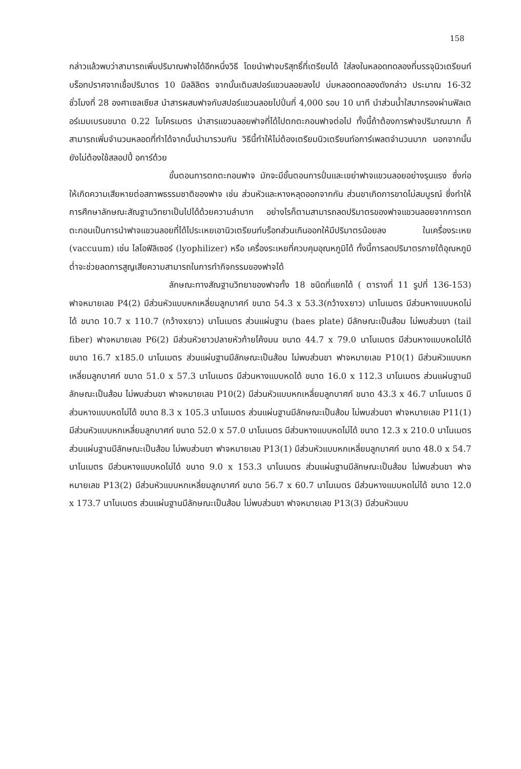158
กล่าวแล้วพบว่าสามารถเพิ่มปริมาณฟาจได้อีกหนึ่งวิธี โดยนำฟาจบริสุทธิ์ที่เตรียมได้ ใส่ลงในหลอดทดลองที่บรรจุนิวเตรียนท์บร็อทปราศจากเชื้อปริมาตร 10 มิลลิลิตร จากนั้นเติมสปอร์แขวนลอยลงไป บ่มหลอดทดลองดังกล่าว ประมาณ 16-32 ชั่วโมงที่ 28 องศาเซลเซียส นำสารผสมฟาจกับสปอร์แขวนลอยไปปั่นที่ 4,000 รอบ 10 นาที นำส่วนน้ำใสมากรองผ่านฟิลเตอร์เมมเบรนขนาด 0.22 ไมโครเมตร นำสารแขวนลอยฟาจที่ได้ไปตกตะกอนฟาจต่อไป ทั้งนี้ถ้าต้องการฟาจปริมาณมาก ก็สามารถเพิ่มจำนวนหลอดที่ทำได้จากนั้นนำมารวมกัน วิธีนี้ทำให้ไม่ต้องเตรียมนิวเตรียนท์อการ์เพลตจำนวนมาก นอกจากนั้นยังไม่ต้องใช้สลอปปี้ อการ์ด้วย
ขั้นตอนการตกตะกอนฟาจ มักจะมีขั้นตอนการปั่นและเขย่าฟาจแขวนลอยอย่างรุนแรง ซึ่งก่อให้เกิดความเสียหายต่อสภาพธรรมชาติของฟาจ เช่น ส่วนหัวและหางหลุดออกจากกัน ส่วนขาเกิดการขาดไม่สมบูรณ์ ซึ่งทำให้การศึกษาลักษณะสัณฐานวิทยาเป็นไปได้ด้วยความลำบาก อย่างไรก็ตามสามารถลดปริมาตรของฟาจแขวนลอยจากการตกตะกอนเป็นการนำฟาจแขวนลอยที่ได้ไประเหยเอานิวเตรียนท์บร็อทส่วนเกินออกให้มีปริมาตรน้อยลง ในเครื่องระเหย (vaccuum) เช่น ไลโอฟิลิเซอร์ (lyophilizer) หรือ เครื่องระเหยที่ควบคุมอุณหภูมิได้ ทั้งนี้การลดปริมาตรภายใต้อุณหภูมิต่ำจะช่วยลดการสูญเสียความสามารถในการทำกิจกรรมของฟาจได้
ลักษณะทางสัณฐานวิทยาของฟาจทั้ง 18 ชนิดที่แยกได้ ( ตารางที่ 11 รูปที่ 136-153) ฟาจหมายเลข P4(2) มีส่วนหัวแบบหกเหลี่ยมลูกบาศก์ ขนาด 54.3 x 53.3(กว้างxยาว) นาโนเมตร มีส่วนหางแบบหดไม่ได้ ขนาด 10.7 x 110.7 (กว้างxยาว) นาโนเมตร ส่วนแผ่นฐาน (baes plate) มีลักษณะเป็นส้อม ไม่พบส่วนขา (tail fiber) ฟาจหมายเลข P6(2) มีส่วนหัวยาวปลายหัวท้ายโค้งมน ขนาด 44.7 x 79.0 นาโนเมตร มีส่วนหางแบบหดไม่ได้ ขนาด 16.7 x185.0 นาโนเมตร ส่วนแผ่นฐานมีลักษณะเป็นส้อม ไม่พบส่วนขา ฟาจหมายเลข P10(1) มีส่วนหัวแบบหกเหลี่ยมลูกบาศก์ ขนาด 51.0 x 57.3 นาโนเมตร มีส่วนหางแบบหดได้ ขนาด 16.0 x 112.3 นาโนเมตร ส่วนแผ่นฐานมีลักษณะเป็นส้อม ไม่พบส่วนขา ฟาจหมายเลข P10(2) มีส่วนหัวแบบหกเหลี่ยมลูกบาศก์ ขนาด 43.3 x 46.7 นาโนเมตร มีส่วนหางแบบหดไม่ได้ ขนาด 8.3 x 105.3 นาโนเมตร ส่วนแผ่นฐานมีลักษณะเป็นส้อม ไม่พบส่วนขา ฟาจหมายเลข P11(1) มีส่วนหัวแบบหกเหลี่ยมลูกบาศก์ ขนาด 52.0 x 57.0 นาโนเมตร มีส่วนหางแบบหดไม่ได้ ขนาด 12.3 x 210.0 นาโนเมตร ส่วนแผ่นฐานมีลักษณะเป็นส้อม ไม่พบส่วนขา ฟาจหมายเลข P13(1) มีส่วนหัวแบบหกเหลี่ยมลูกบาศก์ ขนาด 48.0 x 54.7 นาโนเมตร มีส่วนหางแบบหดไม่ได้ ขนาด 9.0 x 153.3 นาโนเมตร ส่วนแผ่นฐานมีลักษณะเป็นส้อม ไม่พบส่วนขา ฟาจหมายเลข P13(2) มีส่วนหัวแบบหกเหลี่ยมลูกบาศก์ ขนาด 56.7 x 60.7 นาโนเมตร มีส่วนหางแบบหดไม่ได้ ขนาด 12.0 x 173.7 นาโนเมตร ส่วนแผ่นฐานมีลักษณะเป็นส้อม ไม่พบส่วนขา ฟาจหมายเลข P13(3) มีส่วนหัวแบบ